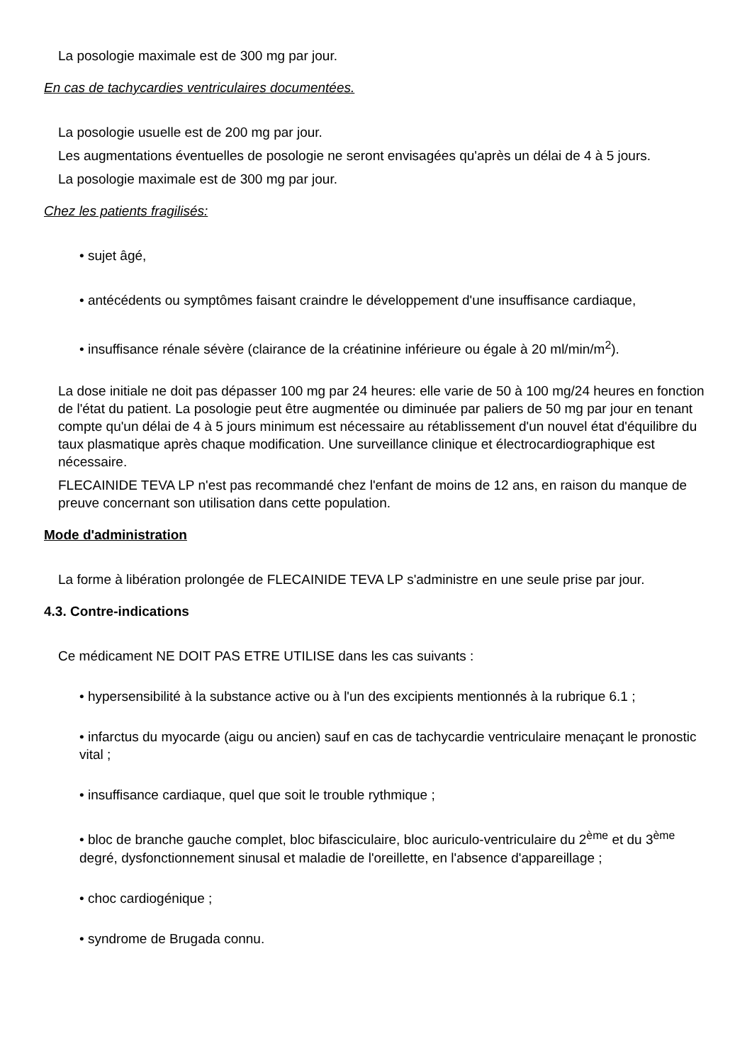La posologie maximale est de 300 mg par jour.
En cas de tachycardies ventriculaires documentées.
La posologie usuelle est de 200 mg par jour.
Les augmentations éventuelles de posologie ne seront envisagées qu'après un délai de 4 à 5 jours.
La posologie maximale est de 300 mg par jour.
Chez les patients fragilisés:
• sujet âgé,
• antécédents ou symptômes faisant craindre le développement d'une insuffisance cardiaque,
• insuffisance rénale sévère (clairance de la créatinine inférieure ou égale à 20 ml/min/m<sup>2</sup>).
La dose initiale ne doit pas dépasser 100 mg par 24 heures: elle varie de 50 à 100 mg/24 heures en fonction de l'état du patient. La posologie peut être augmentée ou diminuée par paliers de 50 mg par jour en tenant compte qu'un délai de 4 à 5 jours minimum est nécessaire au rétablissement d'un nouvel état d'équilibre du taux plasmatique après chaque modification. Une surveillance clinique et électrocardiographique est nécessaire.
FLECAINIDE TEVA LP n'est pas recommandé chez l'enfant de moins de 12 ans, en raison du manque de preuve concernant son utilisation dans cette population.
Mode d'administration
La forme à libération prolongée de FLECAINIDE TEVA LP s'administre en une seule prise par jour.
4.3. Contre-indications
Ce médicament NE DOIT PAS ETRE UTILISE dans les cas suivants :
• hypersensibilité à la substance active ou à l'un des excipients mentionnés à la rubrique 6.1 ;
• infarctus du myocarde (aigu ou ancien) sauf en cas de tachycardie ventriculaire menaçant le pronostic vital ;
• insuffisance cardiaque, quel que soit le trouble rythmique ;
• bloc de branche gauche complet, bloc bifasciculaire, bloc auriculo-ventriculaire du 2<sup>ème</sup> et du 3<sup>ème</sup> degré, dysfonctionnement sinusal et maladie de l'oreillette, en l'absence d'appareillage ;
• choc cardiogénique ;
• syndrome de Brugada connu.